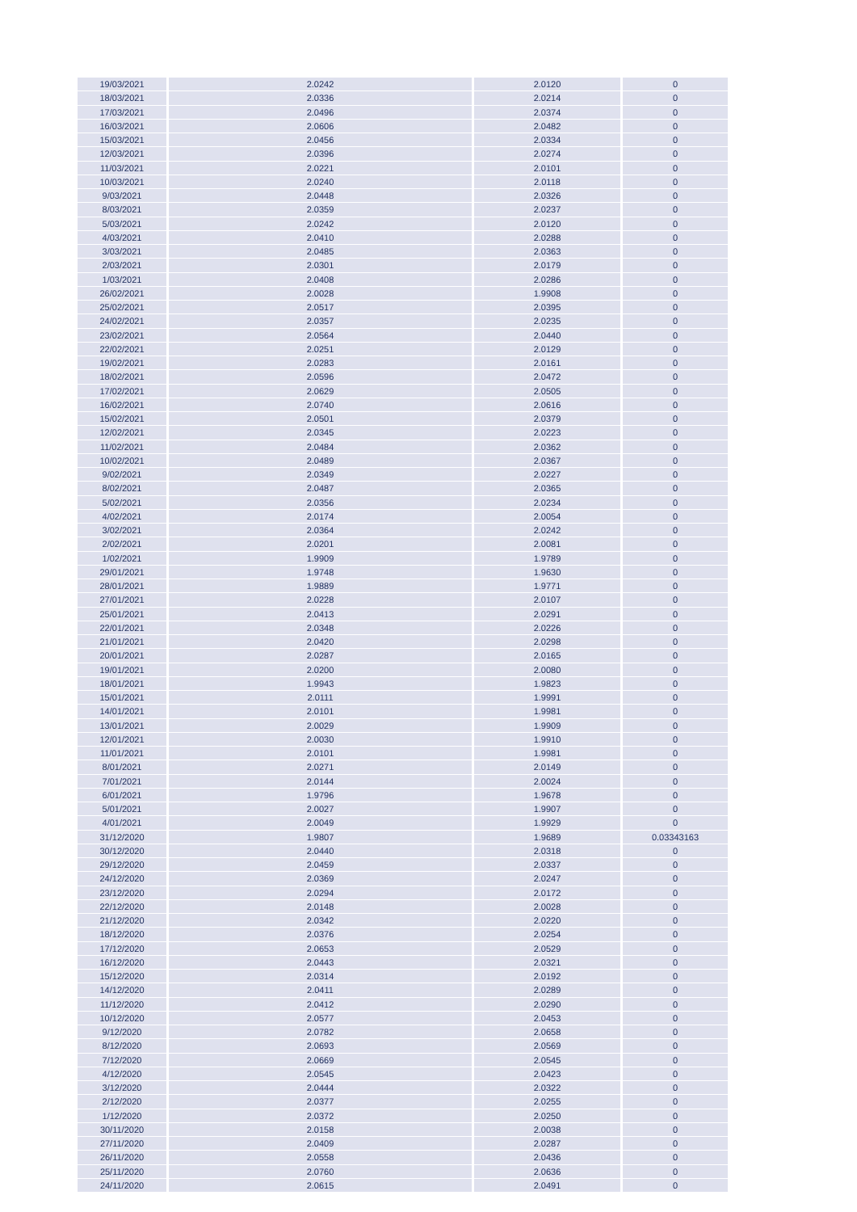| 19/03/2021 | 2.0242 | 2.0120 | 0 |
| 18/03/2021 | 2.0336 | 2.0214 | 0 |
| 17/03/2021 | 2.0496 | 2.0374 | 0 |
| 16/03/2021 | 2.0606 | 2.0482 | 0 |
| 15/03/2021 | 2.0456 | 2.0334 | 0 |
| 12/03/2021 | 2.0396 | 2.0274 | 0 |
| 11/03/2021 | 2.0221 | 2.0101 | 0 |
| 10/03/2021 | 2.0240 | 2.0118 | 0 |
| 9/03/2021 | 2.0448 | 2.0326 | 0 |
| 8/03/2021 | 2.0359 | 2.0237 | 0 |
| 5/03/2021 | 2.0242 | 2.0120 | 0 |
| 4/03/2021 | 2.0410 | 2.0288 | 0 |
| 3/03/2021 | 2.0485 | 2.0363 | 0 |
| 2/03/2021 | 2.0301 | 2.0179 | 0 |
| 1/03/2021 | 2.0408 | 2.0286 | 0 |
| 26/02/2021 | 2.0028 | 1.9908 | 0 |
| 25/02/2021 | 2.0517 | 2.0395 | 0 |
| 24/02/2021 | 2.0357 | 2.0235 | 0 |
| 23/02/2021 | 2.0564 | 2.0440 | 0 |
| 22/02/2021 | 2.0251 | 2.0129 | 0 |
| 19/02/2021 | 2.0283 | 2.0161 | 0 |
| 18/02/2021 | 2.0596 | 2.0472 | 0 |
| 17/02/2021 | 2.0629 | 2.0505 | 0 |
| 16/02/2021 | 2.0740 | 2.0616 | 0 |
| 15/02/2021 | 2.0501 | 2.0379 | 0 |
| 12/02/2021 | 2.0345 | 2.0223 | 0 |
| 11/02/2021 | 2.0484 | 2.0362 | 0 |
| 10/02/2021 | 2.0489 | 2.0367 | 0 |
| 9/02/2021 | 2.0349 | 2.0227 | 0 |
| 8/02/2021 | 2.0487 | 2.0365 | 0 |
| 5/02/2021 | 2.0356 | 2.0234 | 0 |
| 4/02/2021 | 2.0174 | 2.0054 | 0 |
| 3/02/2021 | 2.0364 | 2.0242 | 0 |
| 2/02/2021 | 2.0201 | 2.0081 | 0 |
| 1/02/2021 | 1.9909 | 1.9789 | 0 |
| 29/01/2021 | 1.9748 | 1.9630 | 0 |
| 28/01/2021 | 1.9889 | 1.9771 | 0 |
| 27/01/2021 | 2.0228 | 2.0107 | 0 |
| 25/01/2021 | 2.0413 | 2.0291 | 0 |
| 22/01/2021 | 2.0348 | 2.0226 | 0 |
| 21/01/2021 | 2.0420 | 2.0298 | 0 |
| 20/01/2021 | 2.0287 | 2.0165 | 0 |
| 19/01/2021 | 2.0200 | 2.0080 | 0 |
| 18/01/2021 | 1.9943 | 1.9823 | 0 |
| 15/01/2021 | 2.0111 | 1.9991 | 0 |
| 14/01/2021 | 2.0101 | 1.9981 | 0 |
| 13/01/2021 | 2.0029 | 1.9909 | 0 |
| 12/01/2021 | 2.0030 | 1.9910 | 0 |
| 11/01/2021 | 2.0101 | 1.9981 | 0 |
| 8/01/2021 | 2.0271 | 2.0149 | 0 |
| 7/01/2021 | 2.0144 | 2.0024 | 0 |
| 6/01/2021 | 1.9796 | 1.9678 | 0 |
| 5/01/2021 | 2.0027 | 1.9907 | 0 |
| 4/01/2021 | 2.0049 | 1.9929 | 0 |
| 31/12/2020 | 1.9807 | 1.9689 | 0.03343163 |
| 30/12/2020 | 2.0440 | 2.0318 | 0 |
| 29/12/2020 | 2.0459 | 2.0337 | 0 |
| 24/12/2020 | 2.0369 | 2.0247 | 0 |
| 23/12/2020 | 2.0294 | 2.0172 | 0 |
| 22/12/2020 | 2.0148 | 2.0028 | 0 |
| 21/12/2020 | 2.0342 | 2.0220 | 0 |
| 18/12/2020 | 2.0376 | 2.0254 | 0 |
| 17/12/2020 | 2.0653 | 2.0529 | 0 |
| 16/12/2020 | 2.0443 | 2.0321 | 0 |
| 15/12/2020 | 2.0314 | 2.0192 | 0 |
| 14/12/2020 | 2.0411 | 2.0289 | 0 |
| 11/12/2020 | 2.0412 | 2.0290 | 0 |
| 10/12/2020 | 2.0577 | 2.0453 | 0 |
| 9/12/2020 | 2.0782 | 2.0658 | 0 |
| 8/12/2020 | 2.0693 | 2.0569 | 0 |
| 7/12/2020 | 2.0669 | 2.0545 | 0 |
| 4/12/2020 | 2.0545 | 2.0423 | 0 |
| 3/12/2020 | 2.0444 | 2.0322 | 0 |
| 2/12/2020 | 2.0377 | 2.0255 | 0 |
| 1/12/2020 | 2.0372 | 2.0250 | 0 |
| 30/11/2020 | 2.0158 | 2.0038 | 0 |
| 27/11/2020 | 2.0409 | 2.0287 | 0 |
| 26/11/2020 | 2.0558 | 2.0436 | 0 |
| 25/11/2020 | 2.0760 | 2.0636 | 0 |
| 24/11/2020 | 2.0615 | 2.0491 | 0 |